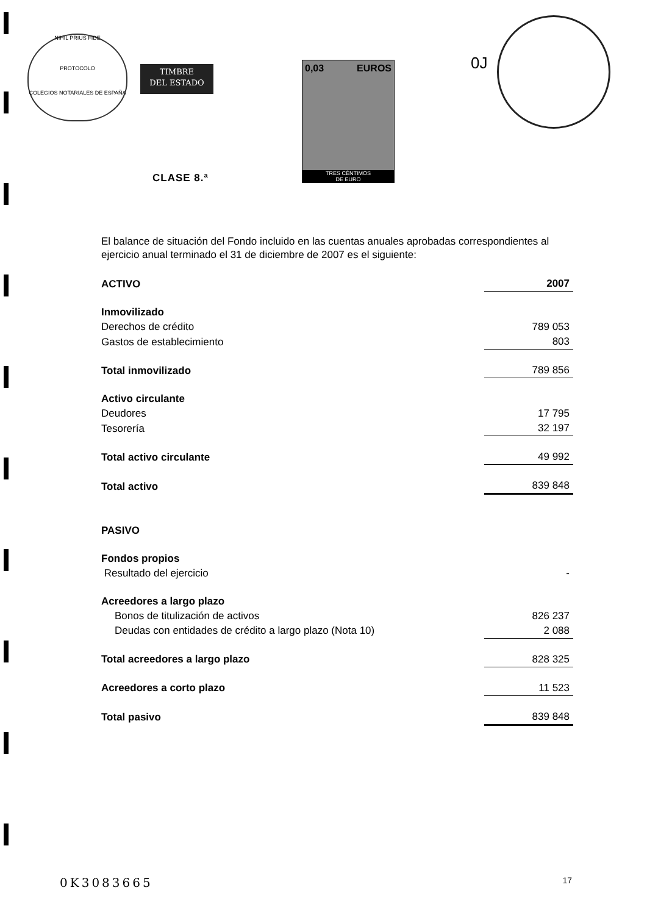NIHIL PRIUS FIDE
PROTOCOLO
COLEGIOS NOTARIALES DE ESPAÑA
TIMBRE
DEL ESTADO
0,03 EUROS
TRES CÉNTIMOS
DE EURO
CLASE 8.ª
0J
El balance de situación del Fondo incluido en las cuentas anuales aprobadas correspondientes al ejercicio anual terminado el 31 de diciembre de 2007 es el siguiente:
| ACTIVO | 2007 |
| Inmovilizado | |
| Derechos de crédito | 789 053 |
| Gastos de establecimiento | 803 |
| Total inmovilizado | 789 856 |
| Activo circulante | |
| Deudores | 17 795 |
| Tesorería | 32 197 |
| Total activo circulante | 49 992 |
| Total activo | 839 848 |
| PASIVO | |
| Fondos propios | |
| Resultado del ejercicio | - |
| Acreedores a largo plazo | |
| Bonos de titulización de activos | 826 237 |
| Deudas con entidades de crédito a largo plazo (Nota 10) | 2 088 |
| Total acreedores a largo plazo | 828 325 |
| Acreedores a corto plazo | 11 523 |
| Total pasivo | 839 848 |
0K3083665 17